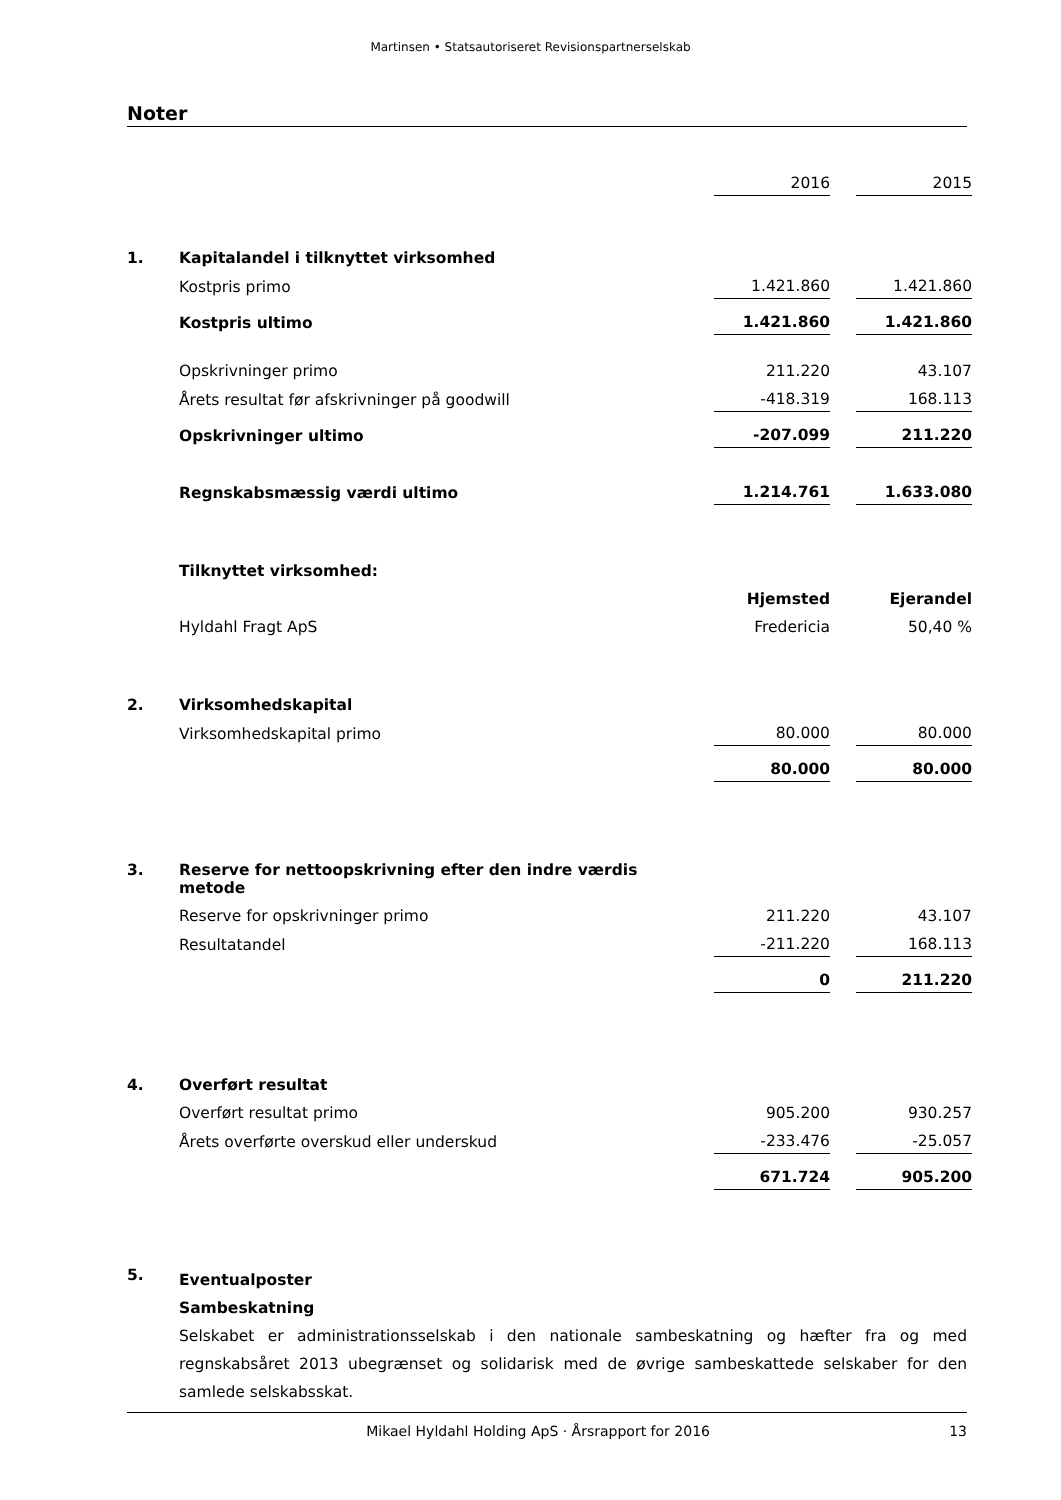Martinsen • Statsautoriseret Revisionspartnerselskab
Noter
| | | 2016 | | 2015 |
| 1. | Kapitalandel i tilknyttet virksomhed | | | |
| | Kostpris primo | 1.421.860 | | 1.421.860 |
| | Kostpris ultimo | 1.421.860 | | 1.421.860 |
| | Opskrivninger primo | 211.220 | | 43.107 |
| | Årets resultat før afskrivninger på goodwill | -418.319 | | 168.113 |
| | Opskrivninger ultimo | -207.099 | | 211.220 |
| | Regnskabsmæssig værdi ultimo | 1.214.761 | | 1.633.080 |
| | Tilknyttet virksomhed: | | | |
| | | Hjemsted | | Ejerandel |
| | Hyldahl Fragt ApS | Fredericia | | 50,40 % |
| 2. | Virksomhedskapital | | | |
| | Virksomhedskapital primo | 80.000 | | 80.000 |
| | | 80.000 | | 80.000 |
| 3. | Reserve for nettoopskrivning efter den indre værdis metode | | | |
| | Reserve for opskrivninger primo | 211.220 | | 43.107 |
| | Resultatandel | -211.220 | | 168.113 |
| | | 0 | | 211.220 |
| 4. | Overført resultat | | | |
| | Overført resultat primo | 905.200 | | 930.257 |
| | Årets overførte overskud eller underskud | -233.476 | | -25.057 |
| | | 671.724 | | 905.200 |
5.
Eventualposter
Sambeskatning
Selskabet er administrationsselskab i den nationale sambeskatning og hæfter fra og med regnskabsåret 2013 ubegrænset og solidarisk med de øvrige sambeskattede selskaber for den samlede selskabsskat.
Mikael Hyldahl Holding ApS · Årsrapport for 2016 13